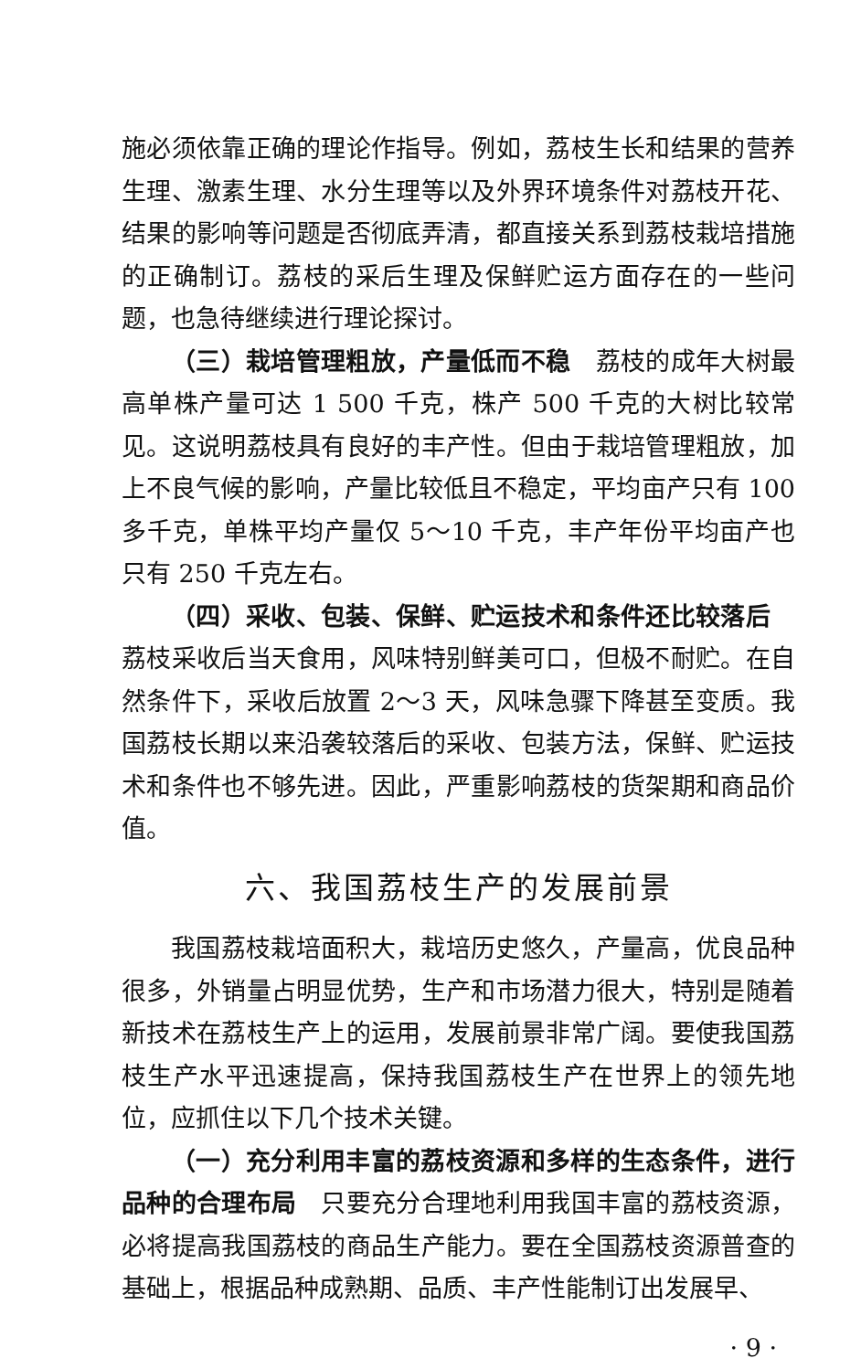施必须依靠正确的理论作指导。例如，荔枝生长和结果的营养生理、激素生理、水分生理等以及外界环境条件对荔枝开花、结果的影响等问题是否彻底弄清，都直接关系到荔枝栽培措施的正确制订。荔枝的采后生理及保鲜贮运方面存在的一些问题，也急待继续进行理论探讨。
（三）栽培管理粗放，产量低而不稳　荔枝的成年大树最高单株产量可达 1 500 千克，株产 500 千克的大树比较常见。这说明荔枝具有良好的丰产性。但由于栽培管理粗放，加上不良气候的影响，产量比较低且不稳定，平均亩产只有 100 多千克，单株平均产量仅 5～10 千克，丰产年份平均亩产也只有 250 千克左右。
（四）采收、包装、保鲜、贮运技术和条件还比较落后　荔枝采收后当天食用，风味特别鲜美可口，但极不耐贮。在自然条件下，采收后放置 2～3 天，风味急骤下降甚至变质。我国荔枝长期以来沿袭较落后的采收、包装方法，保鲜、贮运技术和条件也不够先进。因此，严重影响荔枝的货架期和商品价值。
六、我国荔枝生产的发展前景
我国荔枝栽培面积大，栽培历史悠久，产量高，优良品种很多，外销量占明显优势，生产和市场潜力很大，特别是随着新技术在荔枝生产上的运用，发展前景非常广阔。要使我国荔枝生产水平迅速提高，保持我国荔枝生产在世界上的领先地位，应抓住以下几个技术关键。
（一）充分利用丰富的荔枝资源和多样的生态条件，进行品种的合理布局　只要充分合理地利用我国丰富的荔枝资源，必将提高我国荔枝的商品生产能力。要在全国荔枝资源普查的基础上，根据品种成熟期、品质、丰产性能制订出发展早、
· 9 ·